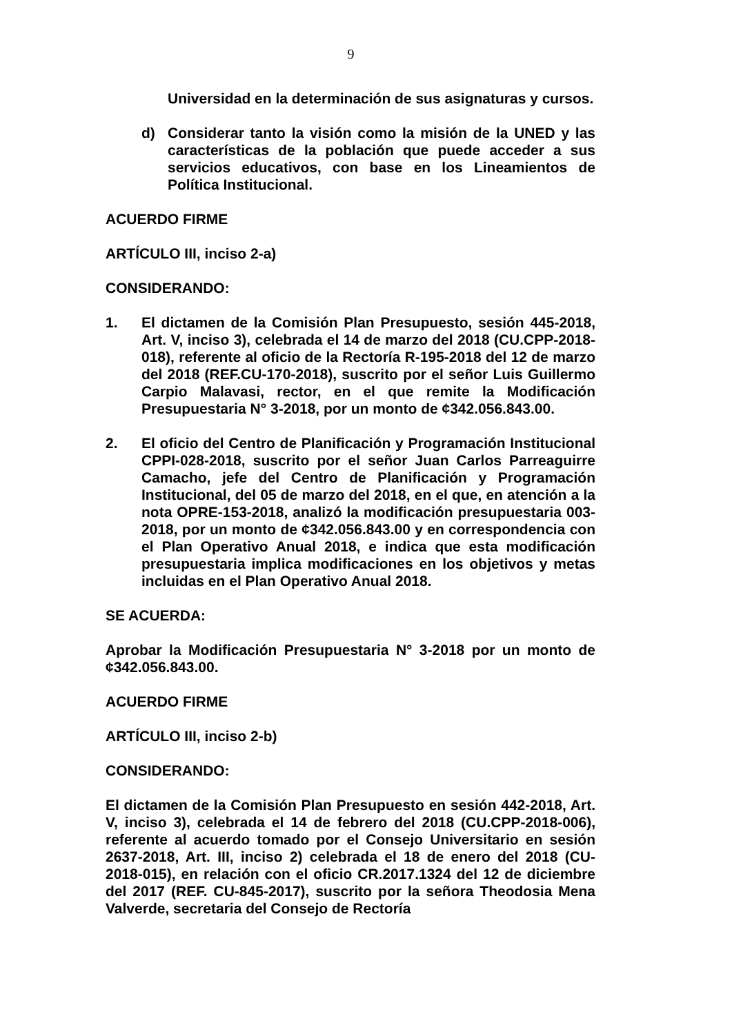9
Universidad en la determinación de sus asignaturas y cursos.
d) Considerar tanto la visión como la misión de la UNED y las características de la población que puede acceder a sus servicios educativos, con base en los Lineamientos de Política Institucional.
ACUERDO FIRME
ARTÍCULO III, inciso 2-a)
CONSIDERANDO:
1. El dictamen de la Comisión Plan Presupuesto, sesión 445-2018, Art. V, inciso 3), celebrada el 14 de marzo del 2018 (CU.CPP-2018-018), referente al oficio de la Rectoría R-195-2018 del 12 de marzo del 2018 (REF.CU-170-2018), suscrito por el señor Luis Guillermo Carpio Malavasi, rector, en el que remite la Modificación Presupuestaria N° 3-2018, por un monto de ¢342.056.843.00.
2. El oficio del Centro de Planificación y Programación Institucional CPPI-028-2018, suscrito por el señor Juan Carlos Parreaguirre Camacho, jefe del Centro de Planificación y Programación Institucional, del 05 de marzo del 2018, en el que, en atención a la nota OPRE-153-2018, analizó la modificación presupuestaria 003-2018, por un monto de ¢342.056.843.00 y en correspondencia con el Plan Operativo Anual 2018, e indica que esta modificación presupuestaria implica modificaciones en los objetivos y metas incluidas en el Plan Operativo Anual 2018.
SE ACUERDA:
Aprobar la Modificación Presupuestaria N° 3-2018 por un monto de ¢342.056.843.00.
ACUERDO FIRME
ARTÍCULO III, inciso 2-b)
CONSIDERANDO:
El dictamen de la Comisión Plan Presupuesto en sesión 442-2018, Art. V, inciso 3), celebrada el 14 de febrero del 2018 (CU.CPP-2018-006), referente al acuerdo tomado por el Consejo Universitario en sesión 2637-2018, Art. III, inciso 2) celebrada el 18 de enero del 2018 (CU-2018-015), en relación con el oficio CR.2017.1324 del 12 de diciembre del 2017 (REF. CU-845-2017), suscrito por la señora Theodosia Mena Valverde, secretaria del Consejo de Rectoría